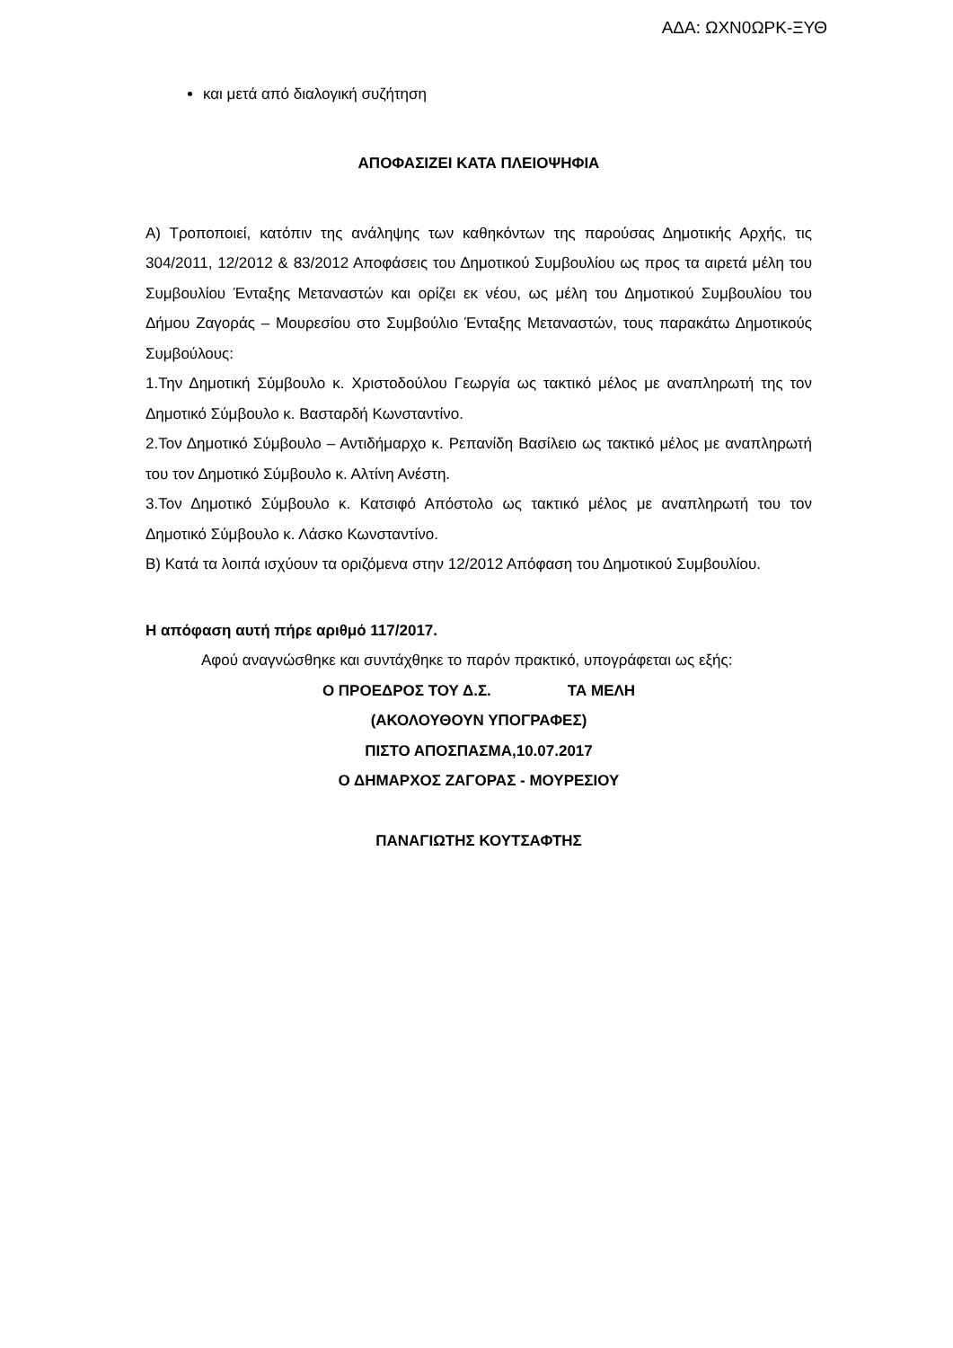ΑΔΑ: ΩΧΝ0ΩΡΚ-ΞΥΘ
και μετά από διαλογική συζήτηση
ΑΠΟΦΑΣΙΖΕΙ ΚΑΤΑ ΠΛΕΙΟΨΗΦΙΑ
Α) Τροποποιεί, κατόπιν της ανάληψης των καθηκόντων της παρούσας Δημοτικής Αρχής, τις 304/2011, 12/2012 & 83/2012 Αποφάσεις του Δημοτικού Συμβουλίου ως προς τα αιρετά μέλη του Συμβουλίου Ένταξης Μεταναστών και ορίζει εκ νέου, ως μέλη του Δημοτικού Συμβουλίου του Δήμου Ζαγοράς – Μουρεσίου στο Συμβούλιο Ένταξης Μεταναστών, τους παρακάτω Δημοτικούς Συμβούλους:
1.Την Δημοτική Σύμβουλο κ. Χριστοδούλου Γεωργία ως τακτικό μέλος με αναπληρωτή της τον Δημοτικό Σύμβουλο κ. Βασταρδή Κωνσταντίνο.
2.Τον Δημοτικό Σύμβουλο – Αντιδήμαρχο κ. Ρεπανίδη Βασίλειο ως τακτικό μέλος με αναπληρωτή του τον Δημοτικό Σύμβουλο κ. Αλτίνη Ανέστη.
3.Τον Δημοτικό Σύμβουλο κ. Κατσιφό Απόστολο ως τακτικό μέλος με αναπληρωτή του τον Δημοτικό Σύμβουλο κ. Λάσκο Κωνσταντίνο.
Β) Κατά τα λοιπά ισχύουν τα οριζόμενα στην 12/2012 Απόφαση του Δημοτικού Συμβουλίου.
Η απόφαση αυτή πήρε αριθμό 117/2017.
Αφού αναγνώσθηκε και συντάχθηκε το παρόν πρακτικό, υπογράφεται ως εξής:
Ο ΠΡΟΕΔΡΟΣ ΤΟΥ Δ.Σ. ΤΑ ΜΕΛΗ
(ΑΚΟΛΟΥΘΟΥΝ ΥΠΟΓΡΑΦΕΣ)
ΠΙΣΤΟ ΑΠΟΣΠΑΣΜΑ,10.07.2017
Ο ΔΗΜΑΡΧΟΣ ΖΑΓΟΡΑΣ - ΜΟΥΡΕΣΙΟΥ
ΠΑΝΑΓΙΩΤΗΣ ΚΟΥΤΣΑΦΤΗΣ